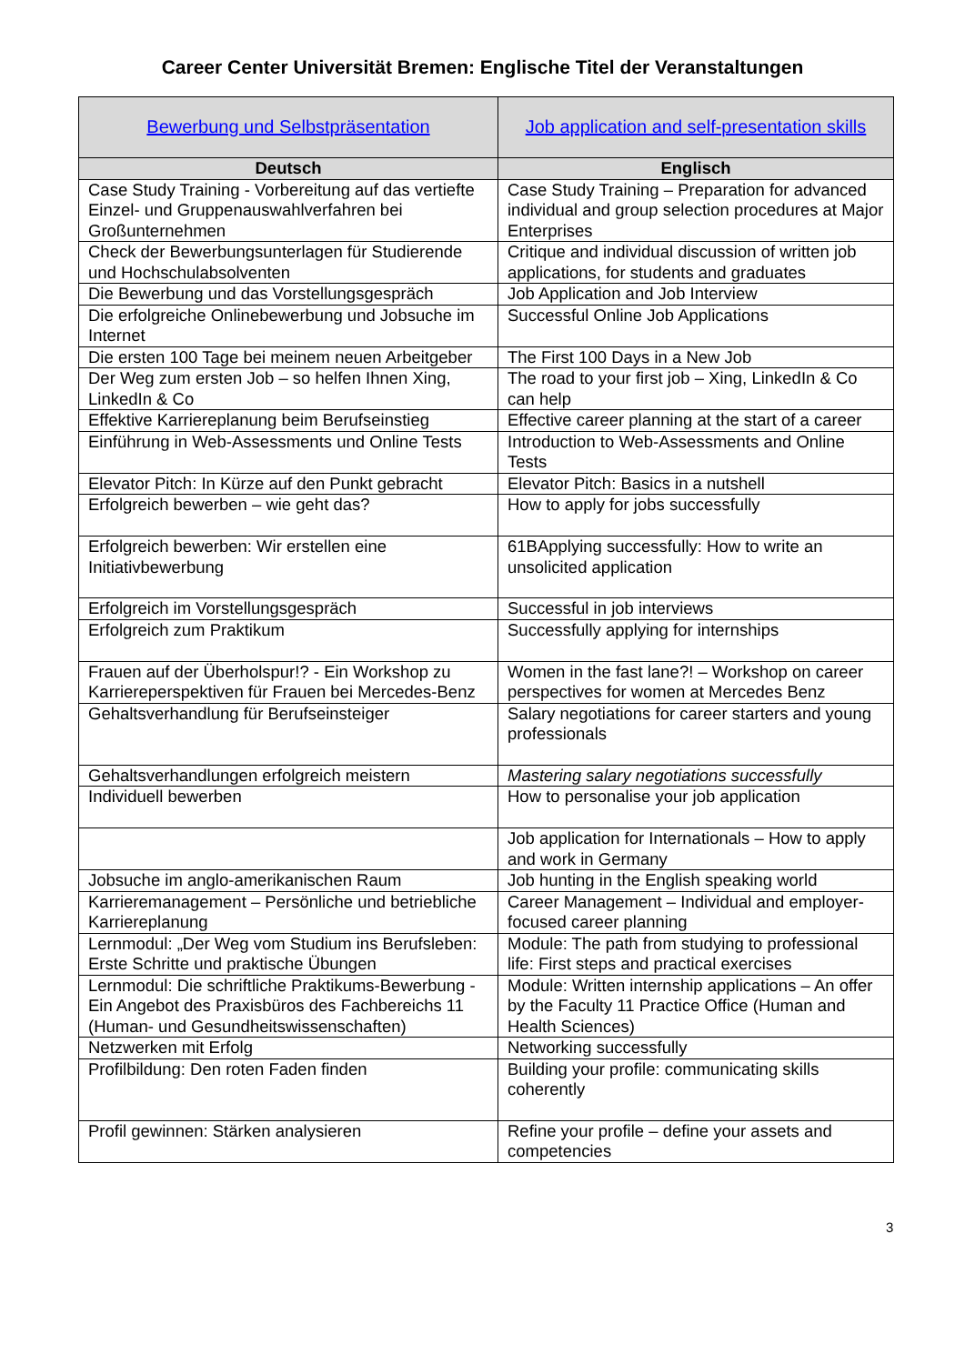Career Center Universität Bremen: Englische Titel der Veranstaltungen
| Bewerbung und Selbstpräsentation | Job application and self-presentation skills |
| Deutsch | Englisch |
| Case Study Training - Vorbereitung auf das vertiefte Einzel- und Gruppenauswahlverfahren bei Großunternehmen | Case Study Training – Preparation for advanced individual and group selection procedures at Major Enterprises |
| Check der Bewerbungsunterlagen für Studierende und Hochschulabsolventen | Critique and individual discussion of written job applications, for students and graduates |
| Die Bewerbung und das Vorstellungsgespräch | Job Application and Job Interview |
| Die erfolgreiche Onlinebewerbung und Jobsuche im Internet | Successful Online Job Applications |
| Die ersten 100 Tage bei meinem neuen Arbeitgeber | The First 100 Days in a New Job |
| Der Weg zum ersten Job – so helfen Ihnen Xing, LinkedIn & Co | The road to your first job – Xing, LinkedIn & Co can help |
| Effektive Karriereplanung beim Berufseinstieg | Effective career planning at the start of a career |
| Einführung in Web-Assessments und Online Tests | Introduction to Web-Assessments and Online Tests |
| Elevator Pitch: In Kürze auf den Punkt gebracht | Elevator Pitch: Basics in a nutshell |
| Erfolgreich bewerben – wie geht das? | How to apply for jobs successfully |
| Erfolgreich bewerben: Wir erstellen eine Initiativbewerbung | 61BApplying successfully: How to write an unsolicited application |
| Erfolgreich im Vorstellungsgespräch | Successful in job interviews |
| Erfolgreich zum Praktikum | Successfully applying for internships |
| Frauen auf der Überholspur!? - Ein Workshop zu Karriereperspektiven für Frauen bei Mercedes-Benz | Women in the fast lane?! – Workshop on career perspectives for women at Mercedes Benz |
| Gehaltsverhandlung für Berufseinsteiger | Salary negotiations for career starters and young professionals |
| Gehaltsverhandlungen erfolgreich meistern | Mastering salary negotiations successfully |
| Individuell bewerben | How to personalise your job application |
| | Job application for Internationals – How to apply and work in Germany |
| Jobsuche im anglo-amerikanischen Raum | Job hunting in the English speaking world |
| Karrieremanagement – Persönliche und betriebliche Karriereplanung | Career Management – Individual and employer-focused career planning |
| Lernmodul: „Der Weg vom Studium ins Berufsleben: Erste Schritte und praktische Übungen | Module: The path from studying to professional life: First steps and practical exercises |
| Lernmodul: Die schriftliche Praktikums-Bewerbung - Ein Angebot des Praxisbüros des Fachbereichs 11 (Human- und Gesundheitswissenschaften) | Module: Written internship applications – An offer by the Faculty 11 Practice Office (Human and Health Sciences) |
| Netzwerken mit Erfolg | Networking successfully |
| Profilbildung: Den roten Faden finden | Building your profile: communicating skills coherently |
| Profil gewinnen: Stärken analysieren | Refine your profile – define your assets and competencies |
3